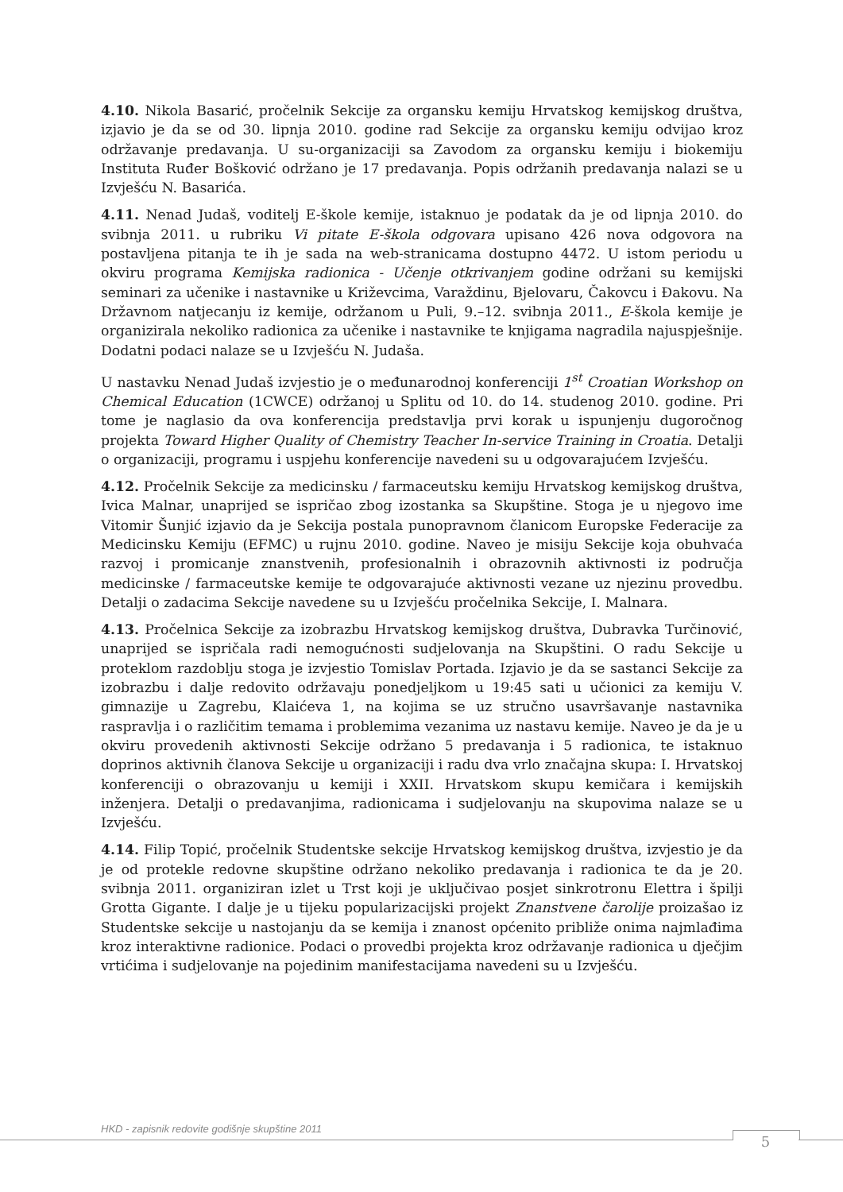4.10. Nikola Basarić, pročelnik Sekcije za organsku kemiju Hrvatskog kemijskog društva, izjavio je da se od 30. lipnja 2010. godine rad Sekcije za organsku kemiju odvijao kroz održavanje predavanja. U su-organizaciji sa Zavodom za organsku kemiju i biokemiju Instituta Ruđer Bošković održano je 17 predavanja. Popis održanih predavanja nalazi se u Izvješću N. Basarića.
4.11. Nenad Judaš, voditelj E-škole kemije, istaknuo je podatak da je od lipnja 2010. do svibnja 2011. u rubriku Vi pitate E-škola odgovara upisano 426 nova odgovora na postavljena pitanja te ih je sada na web-stranicama dostupno 4472. U istom periodu u okviru programa Kemijska radionica - Učenje otkrivanjem godine održani su kemijski seminari za učenike i nastavnike u Križevcima, Varaždinu, Bjelovaru, Čakovcu i Đakovu. Na Državnom natjecanju iz kemije, održanom u Puli, 9.–12. svibnja 2011., E-škola kemije je organizirala nekoliko radionica za učenike i nastavnike te knjigama nagradila najuspješnije. Dodatni podaci nalaze se u Izvješću N. Judaša.
U nastavku Nenad Judaš izvjestio je o međunarodnoj konferenciji 1<sup>st</sup> Croatian Workshop on Chemical Education (1CWCE) održanoj u Splitu od 10. do 14. studenog 2010. godine. Pri tome je naglasio da ova konferencija predstavlja prvi korak u ispunjenju dugoročnog projekta Toward Higher Quality of Chemistry Teacher In-service Training in Croatia. Detalji o organizaciji, programu i uspjehu konferencije navedeni su u odgovarajućem Izvješću.
4.12. Pročelnik Sekcije za medicinsku / farmaceutsku kemiju Hrvatskog kemijskog društva, Ivica Malnar, unaprijed se ispričao zbog izostanka sa Skupštine. Stoga je u njegovo ime Vitomir Šunjić izjavio da je Sekcija postala punopravnom članicom Europske Federacije za Medicinsku Kemiju (EFMC) u rujnu 2010. godine. Naveo je misiju Sekcije koja obuhvaća razvoj i promicanje znanstvenih, profesionalnih i obrazovnih aktivnosti iz područja medicinske / farmaceutske kemije te odgovarajuće aktivnosti vezane uz njezinu provedbu. Detalji o zadacima Sekcije navedene su u Izvješću pročelnika Sekcije, I. Malnara.
4.13. Pročelnica Sekcije za izobrazbu Hrvatskog kemijskog društva, Dubravka Turčinović, unaprijed se ispričala radi nemogućnosti sudjelovanja na Skupštini. O radu Sekcije u proteklom razdoblju stoga je izvjestio Tomislav Portada. Izjavio je da se sastanci Sekcije za izobrazbu i dalje redovito održavaju ponedjeljkom u 19:45 sati u učionici za kemiju V. gimnazije u Zagrebu, Klaićeva 1, na kojima se uz stručno usavršavanje nastavnika raspravlja i o različitim temama i problemima vezanima uz nastavu kemije. Naveo je da je u okviru provedenih aktivnosti Sekcije održano 5 predavanja i 5 radionica, te istaknuo doprinos aktivnih članova Sekcije u organizaciji i radu dva vrlo značajna skupa: I. Hrvatskoj konferenciji o obrazovanju u kemiji i XXII. Hrvatskom skupu kemičara i kemijskih inženjera. Detalji o predavanjima, radionicama i sudjelovanju na skupovima nalaze se u Izvješću.
4.14. Filip Topić, pročelnik Studentske sekcije Hrvatskog kemijskog društva, izvjestio je da je od protekle redovne skupštine održano nekoliko predavanja i radionica te da je 20. svibnja 2011. organiziran izlet u Trst koji je uključivao posjet sinkrotronu Elettra i špilji Grotta Gigante. I dalje je u tijeku popularizacijski projekt Znanstvene čarolije proizašao iz Studentske sekcije u nastojanju da se kemija i znanost općenito približe onima najmlađima kroz interaktivne radionice. Podaci o provedbi projekta kroz održavanje radionica u dječjim vrtićima i sudjelovanje na pojedinim manifestacijama navedeni su u Izvješću.
HKD - zapisnik redovite godišnje skupštine 2011
5